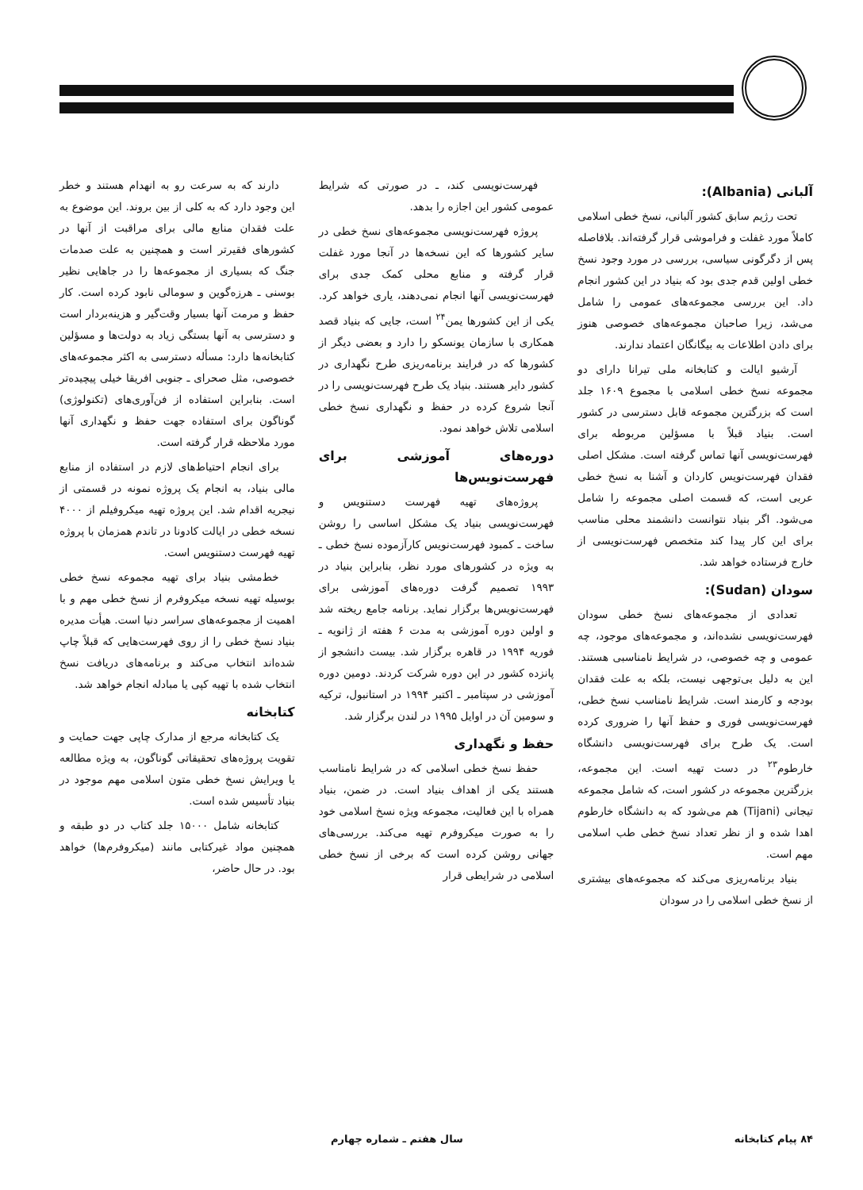آلبانی (Albania):
تحت رژیم سابق کشور آلبانی، نسخ خطی اسلامی کاملاً مورد غفلت و فراموشی قرار گرفته‌اند. بلافاصله پس از دگرگونی سیاسی، بررسی در مورد وجود نسخ خطی اولین قدم جدی بود که بنیاد در این کشور انجام داد. این بررسی مجموعه‌های عمومی را شامل می‌شد، زیرا صاحبان مجموعه‌های خصوصی هنوز برای دادن اطلاعات به بیگانگان اعتماد ندارند.
آرشیو ایالت و کتابخانه ملی تیرانا دارای دو مجموعه نسخ خطی اسلامی با مجموع ۱۶۰۹ جلد است که بزرگترین مجموعه قابل دسترسی در کشور است. بنیاد قبلاً با مسؤلین مربوطه برای فهرست‌نویسی آنها تماس گرفته است. مشکل اصلی فقدان فهرست‌نویس کاردان و آشنا به نسخ خطی عربی است، که قسمت اصلی مجموعه را شامل می‌شود. اگر بنیاد نتوانست دانشمند محلی مناسب برای این کار پیدا کند متخصص فهرست‌نویسی از خارج فرستاده خواهد شد.
سودان (Sudan):
تعدادی از مجموعه‌های نسخ خطی سودان فهرست‌نویسی نشده‌اند، و مجموعه‌های موجود، چه عمومی و چه خصوصی، در شرایط نامناسبی هستند. این به دلیل بی‌توجهی نیست، بلکه به علت فقدان بودجه و کارمند است. شرایط نامناسب نسخ خطی، فهرست‌نویسی فوری و حفظ آنها را ضروری کرده است. یک طرح برای فهرست‌نویسی دانشگاه خارطوم<sup>۲۳</sup> در دست تهیه است. این مجموعه، بزرگترین مجموعه در کشور است، که شامل مجموعه تیجانی (Tijani) هم می‌شود که به دانشگاه خارطوم اهدا شده و از نظر تعداد نسخ خطی طب اسلامی مهم است.
بنیاد برنامه‌ریزی می‌کند که مجموعه‌های بیشتری از نسخ خطی اسلامی را در سودان
فهرست‌نویسی کند، ـ در صورتی که شرایط عمومی کشور این اجازه را بدهد.
پروژه فهرست‌نویسی مجموعه‌های نسخ خطی در سایر کشورها که این نسخه‌ها در آنجا مورد غفلت قرار گرفته و منابع محلی کمک جدی برای فهرست‌نویسی آنها انجام نمی‌دهند، یاری خواهد کرد. یکی از این کشورها یمن<sup>۲۴</sup> است، جایی که بنیاد قصد همکاری با سازمان یونسکو را دارد و بعضی دیگر از کشورها که در فرایند برنامه‌ریزی طرح نگهداری در کشور دایر هستند. بنیاد یک طرح فهرست‌نویسی را در آنجا شروع کرده در حفظ و نگهداری نسخ خطی اسلامی تلاش خواهد نمود.
دوره‌های آموزشی برای فهرست‌نویس‌ها
پروژه‌های تهیه فهرست دستنویس و فهرست‌نویسی بنیاد یک مشکل اساسی را روشن ساخت ـ کمبود فهرست‌نویس کارآزموده نسخ خطی ـ به ویژه در کشورهای مورد نظر، بنابراین بنیاد در ۱۹۹۳ تصمیم گرفت دوره‌های آموزشی برای فهرست‌نویس‌ها برگزار نماید. برنامه جامع ریخته شد و اولین دوره آموزشی به مدت ۶ هفته از ژانویه ـ فوریه ۱۹۹۴ در قاهره برگزار شد. بیست دانشجو از پانزده کشور در این دوره شرکت کردند. دومین دوره آموزشی در سپتامبر ـ اکتبر ۱۹۹۴ در استانبول، ترکیه و سومین آن در اوایل ۱۹۹۵ در لندن برگزار شد.
حفظ و نگهداری
حفظ نسخ خطی اسلامی که در شرایط نامناسب هستند یکی از اهداف بنیاد است. در ضمن، بنیاد همراه با این فعالیت، مجموعه ویژه نسخ اسلامی خود را به صورت میکروفرم تهیه می‌کند. بررسی‌های جهانی روشن کرده است که برخی از نسخ خطی اسلامی در شرایطی قرار
دارند که به سرعت رو به انهدام هستند و خطر این وجود دارد که به کلی از بین بروند. این موضوع به علت فقدان منابع مالی برای مراقبت از آنها در کشورهای فقیرتر است و همچنین به علت صدمات جنگ که بسیاری از مجموعه‌ها را در جاهایی نظیر بوسنی ـ هرزه‌گوین و سومالی نابود کرده است. کار حفظ و مرمت آنها بسیار وقت‌گیر و هزینه‌بردار است و دسترسی به آنها بستگی زیاد به دولت‌ها و مسؤلین کتابخانه‌ها دارد: مسأله دسترسی به اکثر مجموعه‌های خصوصی، مثل صحرای ـ جنوبی افریقا خیلی پیچیده‌تر است. بنابراین استفاده از فن‌آوری‌های (تکنولوژی) گوناگون برای استفاده جهت حفظ و نگهداری آنها مورد ملاحظه قرار گرفته است.
برای انجام احتیاط‌های لازم در استفاده از منابع مالی بنیاد، به انجام یک پروژه نمونه در قسمتی از نیجریه اقدام شد. این پروژه تهیه میکروفیلم از ۴۰۰۰ نسخه خطی در ایالت کادونا در تاندم همزمان با پروژه تهیه فهرست دستنویس است.
خط‌مشی بنیاد برای تهیه مجموعه نسخ خطی بوسیله تهیه نسخه میکروفرم از نسخ خطی مهم و با اهمیت از مجموعه‌های سراسر دنیا است. هیأت مدیره بنیاد نسخ خطی را از روی فهرست‌هایی که قبلاً چاپ شده‌اند انتخاب می‌کند و برنامه‌های دریافت نسخ انتخاب شده با تهیه کپی یا مبادله انجام خواهد شد.
کتابخانه
یک کتابخانه مرجع از مدارک چاپی جهت حمایت و تقویت پروژه‌های تحقیقاتی گوناگون، به ویژه مطالعه یا ویرایش نسخ خطی متون اسلامی مهم موجود در بنیاد تأسیس شده است.
کتابخانه شامل ۱۵۰۰۰ جلد کتاب در دو طبقه و همچنین مواد غیرکتابی مانند (میکروفرم‌ها) خواهد بود. در حال حاضر،
۸۴ پیام کتابخانه سال هفتم ـ شماره چهارم